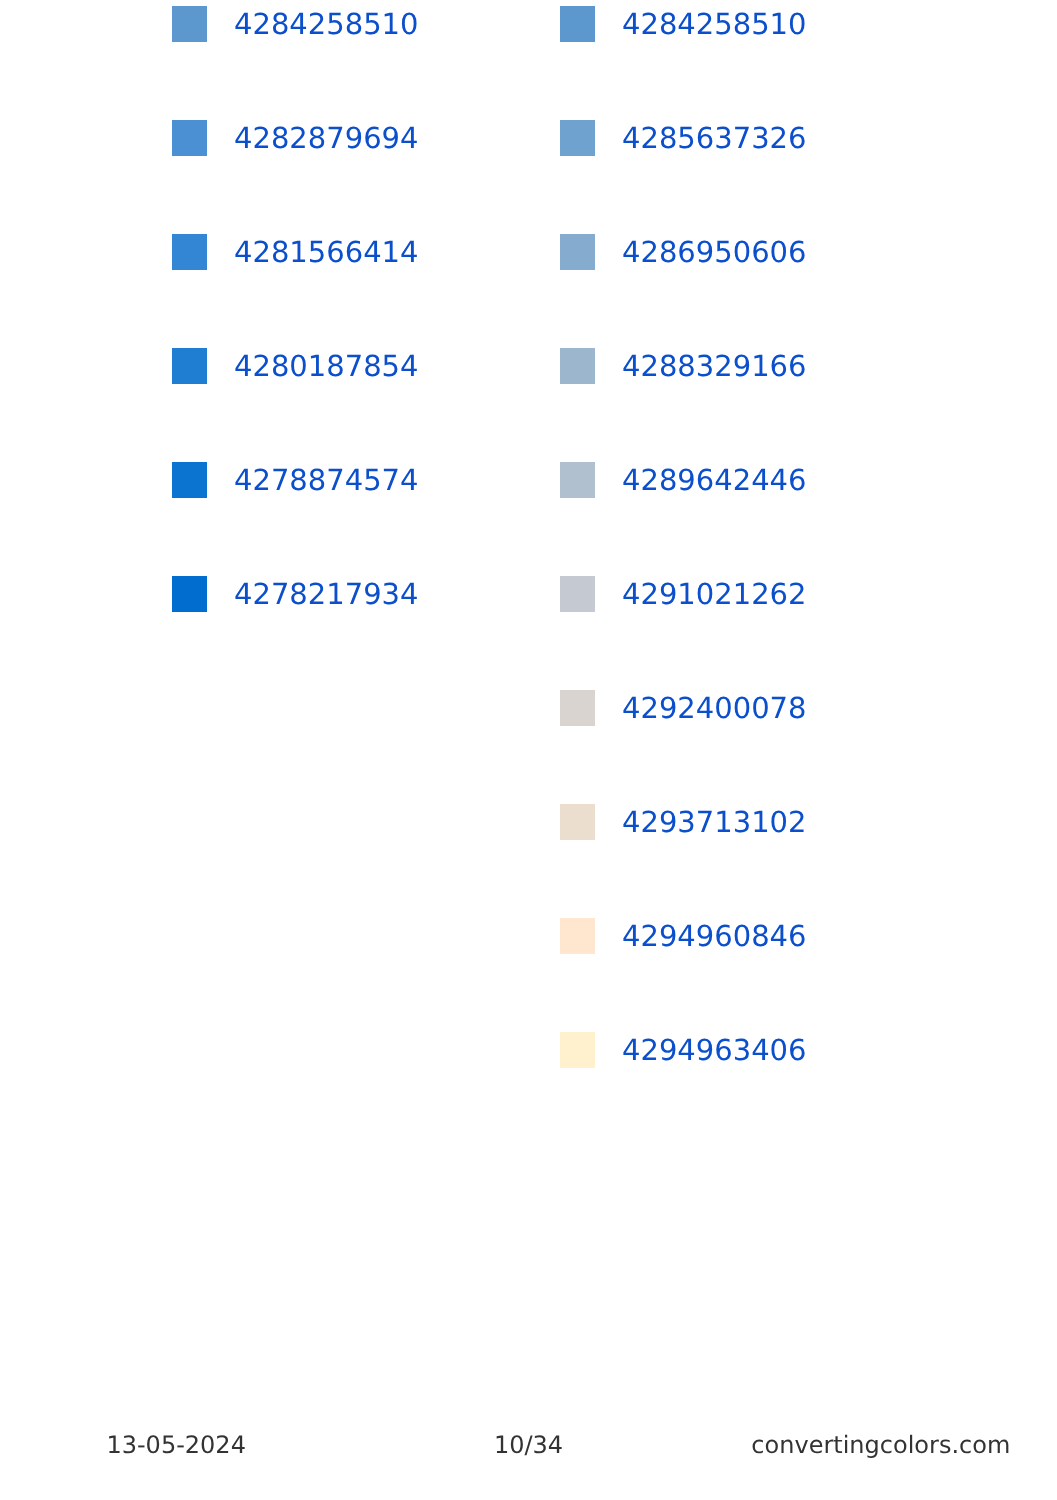| 4284258510 | 4284258510 |
| 4282879694 | 4285637326 |
| 4281566414 | 4286950606 |
| 4280187854 | 4288329166 |
| 4278874574 | 4289642446 |
| 4278217934 | 4291021262 |
| | 4292400078 |
| | 4293713102 |
| | 4294960846 |
| | 4294963406 |
13-05-2024 10/34 convertingcolors.com